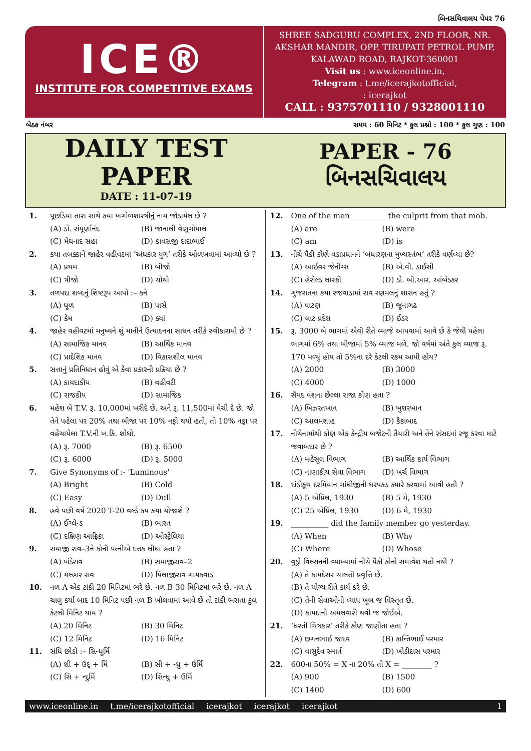બિનસચિવાલય પેપર 76
ICE®
INSTITUTE FOR COMPETITIVE EXAMS
SHREE SADGURU COMPLEX, 2ND FLOOR, NR. AKSHAR MANDIR, OPP. TIRUPATI PETROL PUMP, KALAWAD ROAD, RAJKOT-360001
Visit us : www.iceonline.in,
Telegram : t.me/icerajkotofficial,
: icerajkot
CALL : 9375701110 / 9328001110
બેઠક નંબર સમય : 60 મિનિટ * કુલ પ્રશ્નો : 100 * કુલ ગુણ : 100
DAILY TEST
PAPER
DATE : 11-07-19
PAPER - 76
બિનસચિવાલય
1. પૂછડિયા તારા સાથે કયા ખગોળશાસ્ત્રીનું નામ જોડાયેલ છે ?
(A) ડો. સંપૂર્ણાનંદ (B) જાનાલી વેણુગોપાલ (C) મેઘનાદ સહા (D) કાવસજી દાદાભાઈ
2. કયા તબક્કાને જાહેર વહીવટમાં ‘અંધકાર યુગ’ તરીકે ઓળખવામાં આવ્યો છે ?
(A) પ્રથમ (B) બીજો (C) ત્રીજો (D) ચોથો
3. તળપદા શબ્દનું શિષ્ટરૂપ આપો :– કને
(A) ધૂળ (B) પાસે (C) કેમ (D) ક્યાં
4. જાહેર વહીવટમાં મનુષ્યને શું માનીને ઉત્પાદનના સાધન તરીકે સ્વીકારાયો છે ?
(A) સામાજિક માનવ (B) આર્થિક માનવ (C) પ્રાદેશિક માનવ (D) વિકાસશીલ માનવ
5. સત્તાનું પ્રતિનિધાન હોવું એ કેવા પ્રકારની પ્રક્રિયા છે ?
(A) કાયદાકીય (B) વહીવટી (C) રાજકીય (D) સામાજિક
6. મહેશ બે T.V. રૂ. 10,000માં ખરીદે છે. અને રૂ. 11,500માં વેચી દે છે. જો તેને પહેલા પર 20% તથા બીજા પર 10% નફો થયો હતો, તો 10% નફા પર વહેંચાયેલા T.V.ની ખ.કિ. શોધો.
(A) રૂ. 7000 (B) રૂ. 6500 (C) રૂ. 6000 (D) રૂ. 5000
7. Give Synonyms of :- 'Luminous'
(A) Bright (B) Cold (C) Easy (D) Dull
8. હવે પછી વર્ષ 2020 T-20 વર્લ્ડ કપ કયા યોજાશે ?
(A) ઈંગ્લેન્ડ (B) ભારત (C) દક્ષિણ આફ્રિકા (D) ઓસ્ટ્રેલિયા
9. સયાજી રાવ–3ને કોની પત્નીએ દત્તક લીધા હતા ?
(A) ખંડેરાવ (B) સયાજીરાવ–2 (C) મલ્હાર રાવ (D) પિલાજીરાવ ગાયકવાડ
10. નળ A એક ટાંકી 20 મિનિટમાં ભરે છે. નળ B 30 મિનિટમાં ભરે છે. નળ A ચાલુ કર્યા બાદ 10 મિનિટ પછી નળ B ખોલવામાં આવે છે તો ટાંકી ભરાતા કુલ કેટલી મિનિટ થાય ?
(A) 20 મિનિટ (B) 30 મિનિટ (C) 12 મિનિટ (D) 16 મિનિટ
11. સંધિ છોડો :– સિન્ધૂર્મિ
(A) શી + ઉદ્ + મિં (B) સી + ન્ધુ + ઉર્મિ (C) સિ + ન્દુર્મિ (D) સિન્ધુ + ઉર્મિ
12. One of the men _________ the culprit from that mob.
(A) are (B) were (C) am (D) is
13. નીચે પૈકી કોણે વડાપ્રધાનને ‘બંધારણના મુખ્યસ્તંભ’ તરીકે વર્ણવ્યા છે?
(A) આઈવર જેનીંગ્સ (B) એ.વી. ડાઈસી (C) હેરોલ્ડ લાસ્કી (D) ડો. બી.આર. આંબેડકર
14. ગુજરાતના કયા રજવાડામાં રાવ રણમલનું શાસન હતું ?
(A) પાટણ (B) જૂનાગઢ (C) લાટ પ્રદેશ (D) ઈડર
15. રૂ. 3000 બે ભાગમાં એવી રીતે વ્યાજે આપવામાં આવે છે કે જેથી પહેલા ભાગમાં 6% તથા બીજામાં 5% વ્યાજ મળે. જો વર્ષમાં અંતે કુલ વ્યાજ રૂ. 170 મળ્યું હોય તો 5%ના દરે કેટલી રકમ આપી હોય?
(A) 2000 (B) 3000 (C) 4000 (D) 1000
16. સૈયદ વંશના છેલ્લા રાજા કોણ હતા ?
(A) ખિઝરતખાન (B) ખુશરખાન (C) આલમશાહ (D) કૈકાબાદ
17. નીચેનામાંથી કોણ એક કેન્દ્રીય બજેટની તૈયારી અને તેને સંસદમાં રજૂ કરવા માટે જવાબદાર છે ?
(A) મહેસૂલ વિભાગ (B) આર્થિક કાર્ય વિભાગ (C) નાણાકીય સેવા વિભાગ (D) ખર્ચ વિભાગ
18. દાંડીકૂચ દરમિયાન ગાંધીજીની ધરપકડ ક્યારે કરવામાં આવી હતી ?
(A) 5 એપ્રિલ, 1930 (B) 5 મે, 1930 (C) 25 એપ્રિલ, 1930 (D) 6 મે, 1930
19. __________ did the family member go yesterday.
(A) When (B) Why (C) Where (D) Whose
20. વુડ્રો વિલ્સનની વ્યાખ્યામાં નીચે પૈકી કોનો સમાવેશ થતો નથી ?
(A) તે કાયદેસર ચાલતી પ્રવૃત્તિ છે.
(B) તે યોગ્ય રીતે કાર્ય કરે છે.
(C) તેની સેવાઓનો વ્યાપ ખૂબ જ વિસ્તૃત છે.
(D) કાયદાની અમલવારી થવી જ જોઈએ.
21. ‘ધરતી ચિત્રકાર’ તરીકે કોણ જાણીતા હતા ?
(A) છગનભાઈ જાદવ (B) કાન્તિભાઈ પરમાર (C) વાસુદેવ સ્માર્ત (D) ખોડીદાસ પરમાર
22. 600ના 50% = X ના 20% તો X = ________ ?
(A) 900 (B) 1500 (C) 1400 (D) 600
www.iceonline.in t.me/icerajkotofficial icerajkot icerajkot icerajkot 1